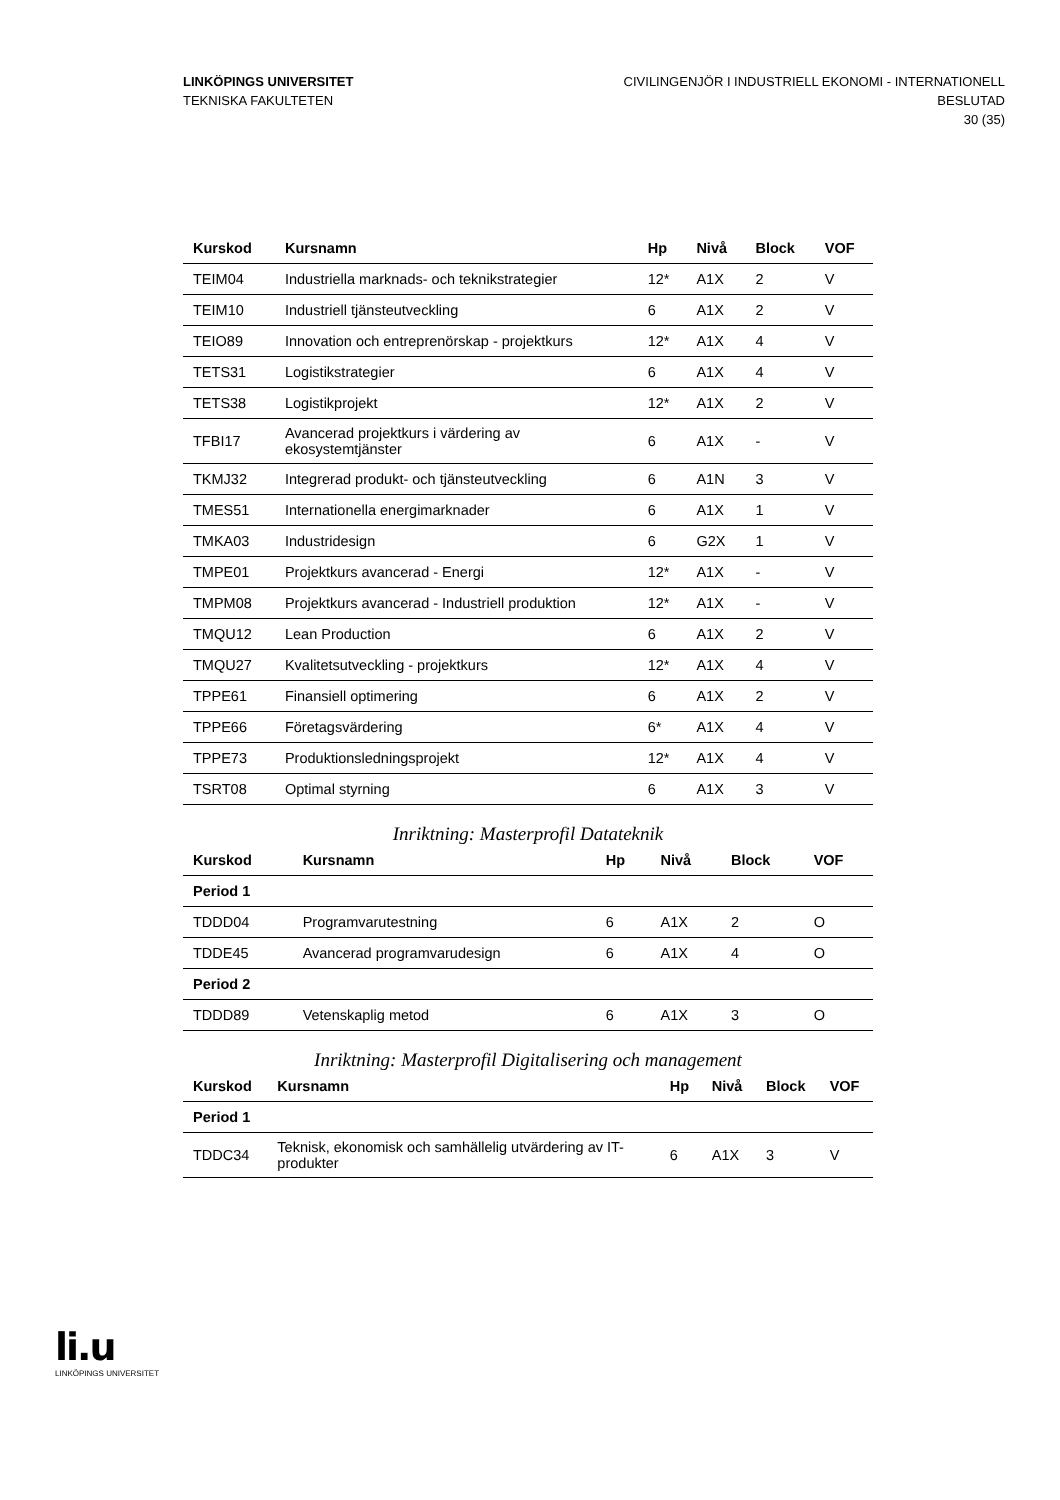LINKÖPINGS UNIVERSITET
TEKNISKA FAKULTETEN
CIVILINGENJÖR I INDUSTRIELL EKONOMI - INTERNATIONELL
BESLUTAD
30 (35)
| Kurskod | Kursnamn | Hp | Nivå | Block | VOF |
| --- | --- | --- | --- | --- | --- |
| TEIM04 | Industriella marknads- och teknikstrategier | 12* | A1X | 2 | V |
| TEIM10 | Industriell tjänsteutveckling | 6 | A1X | 2 | V |
| TEIO89 | Innovation och entreprenörskap - projektkurs | 12* | A1X | 4 | V |
| TETS31 | Logistikstrategier | 6 | A1X | 4 | V |
| TETS38 | Logistikprojekt | 12* | A1X | 2 | V |
| TFBI17 | Avancerad projektkurs i värdering av ekosystemtjänster | 6 | A1X | - | V |
| TKMJ32 | Integrerad produkt- och tjänsteutveckling | 6 | A1N | 3 | V |
| TMES51 | Internationella energimarknader | 6 | A1X | 1 | V |
| TMKA03 | Industridesign | 6 | G2X | 1 | V |
| TMPE01 | Projektkurs avancerad - Energi | 12* | A1X | - | V |
| TMPM08 | Projektkurs avancerad - Industriell produktion | 12* | A1X | - | V |
| TMQU12 | Lean Production | 6 | A1X | 2 | V |
| TMQU27 | Kvalitetsutveckling - projektkurs | 12* | A1X | 4 | V |
| TPPE61 | Finansiell optimering | 6 | A1X | 2 | V |
| TPPE66 | Företagsvärdering | 6* | A1X | 4 | V |
| TPPE73 | Produktionsledningsprojekt | 12* | A1X | 4 | V |
| TSRT08 | Optimal styrning | 6 | A1X | 3 | V |
Inriktning: Masterprofil Datateknik
| Kurskod | Kursnamn | Hp | Nivå | Block | VOF |
| --- | --- | --- | --- | --- | --- |
| Period 1 | | | | | |
| TDDD04 | Programvarutestning | 6 | A1X | 2 | O |
| TDDE45 | Avancerad programvarudesign | 6 | A1X | 4 | O |
| Period 2 | | | | | |
| TDDD89 | Vetenskaplig metod | 6 | A1X | 3 | O |
Inriktning: Masterprofil Digitalisering och management
| Kurskod | Kursnamn | Hp | Nivå | Block | VOF |
| --- | --- | --- | --- | --- | --- |
| Period 1 | | | | | |
| TDDC34 | Teknisk, ekonomisk och samhällelig utvärdering av IT- produkter | 6 | A1X | 3 | V |
li.u
LINKÖPINGS UNIVERSITET